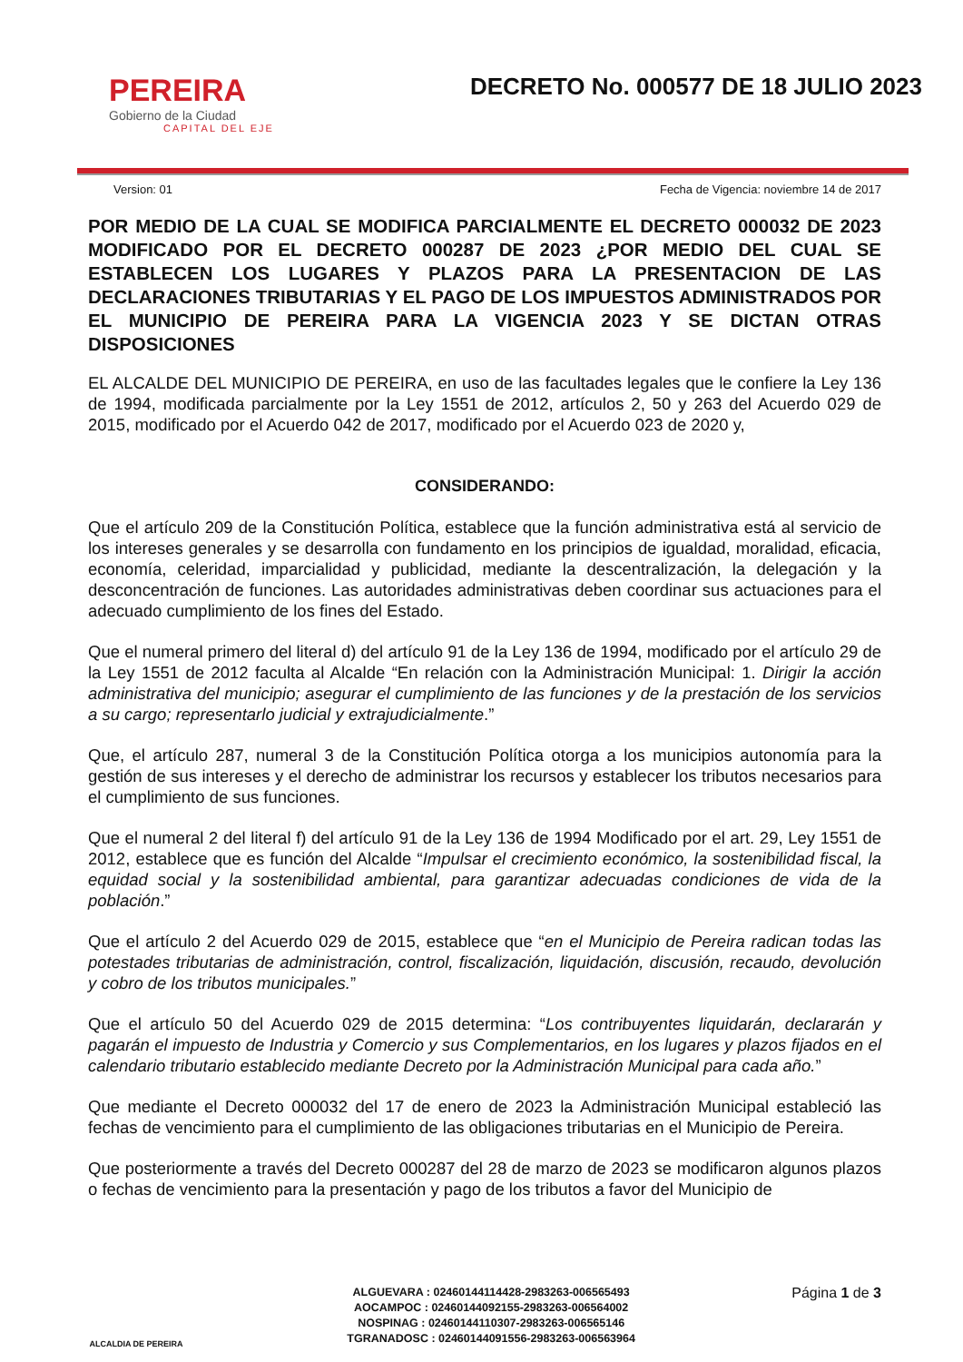PEREIRA
Gobierno de la Ciudad
CAPITAL DEL EJE
DECRETO No. 000577 DE 18 JULIO 2023
Version: 01 Fecha de Vigencia: noviembre 14 de 2017
POR MEDIO DE LA CUAL SE MODIFICA PARCIALMENTE EL DECRETO 000032 DE 2023 MODIFICADO POR EL DECRETO 000287 DE 2023 ¿POR MEDIO DEL CUAL SE ESTABLECEN LOS LUGARES Y PLAZOS PARA LA PRESENTACION DE LAS DECLARACIONES TRIBUTARIAS Y EL PAGO DE LOS IMPUESTOS ADMINISTRADOS POR EL MUNICIPIO DE PEREIRA PARA LA VIGENCIA 2023 Y SE DICTAN OTRAS DISPOSICIONES
EL ALCALDE DEL MUNICIPIO DE PEREIRA, en uso de las facultades legales que le confiere la Ley 136 de 1994, modificada parcialmente por la Ley 1551 de 2012, artículos 2, 50 y 263 del Acuerdo 029 de 2015, modificado por el Acuerdo 042 de 2017, modificado por el Acuerdo 023 de 2020 y,
CONSIDERANDO:
Que el artículo 209 de la Constitución Política, establece que la función administrativa está al servicio de los intereses generales y se desarrolla con fundamento en los principios de igualdad, moralidad, eficacia, economía, celeridad, imparcialidad y publicidad, mediante la descentralización, la delegación y la desconcentración de funciones. Las autoridades administrativas deben coordinar sus actuaciones para el adecuado cumplimiento de los fines del Estado.
Que el numeral primero del literal d) del artículo 91 de la Ley 136 de 1994, modificado por el artículo 29 de la Ley 1551 de 2012 faculta al Alcalde “En relación con la Administración Municipal: 1. Dirigir la acción administrativa del municipio; asegurar el cumplimiento de las funciones y de la prestación de los servicios a su cargo; representarlo judicial y extrajudicialmente.”
Que, el artículo 287, numeral 3 de la Constitución Política otorga a los municipios autonomía para la gestión de sus intereses y el derecho de administrar los recursos y establecer los tributos necesarios para el cumplimiento de sus funciones.
Que el numeral 2 del literal f) del artículo 91 de la Ley 136 de 1994 Modificado por el art. 29, Ley 1551 de 2012, establece que es función del Alcalde “Impulsar el crecimiento económico, la sostenibilidad fiscal, la equidad social y la sostenibilidad ambiental, para garantizar adecuadas condiciones de vida de la población.”
Que el artículo 2 del Acuerdo 029 de 2015, establece que “en el Municipio de Pereira radican todas las potestades tributarias de administración, control, fiscalización, liquidación, discusión, recaudo, devolución y cobro de los tributos municipales.”
Que el artículo 50 del Acuerdo 029 de 2015 determina: “Los contribuyentes liquidarán, declararán y pagarán el impuesto de Industria y Comercio y sus Complementarios, en los lugares y plazos fijados en el calendario tributario establecido mediante Decreto por la Administración Municipal para cada año.”
Que mediante el Decreto 000032 del 17 de enero de 2023 la Administración Municipal estableció las fechas de vencimiento para el cumplimiento de las obligaciones tributarias en el Municipio de Pereira.
Que posteriormente a través del Decreto 000287 del 28 de marzo de 2023 se modificaron algunos plazos o fechas de vencimiento para la presentación y pago de los tributos a favor del Municipio de
ALCALDIA DE PEREIRA
ALGUEVARA : 02460144114428-2983263-006565493
AOCAMPOC : 02460144092155-2983263-006564002
NOSPINAG : 02460144110307-2983263-006565146
TGRANADOSC : 02460144091556-2983263-006563964
Página 1 de 3